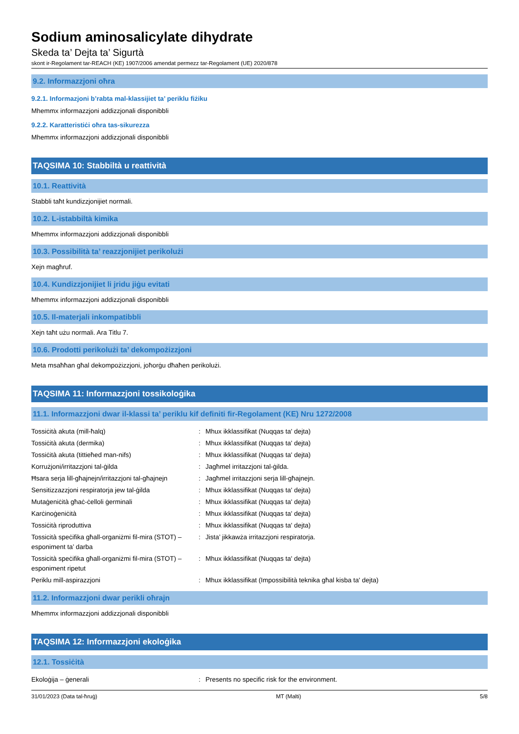Sodium aminosalicylate dihydrate
Skeda ta’ Dejta ta’ Sigurtà
skont ir-Regolament tar-REACH (KE) 1907/2006 amendat permezz tar-Regolament (UE) 2020/878
9.2. Informazzjoni oħra
9.2.1. Informazjoni b’rabta mal-klassijiet ta’ periklu fiżiku
Mhemmx informazzjoni addizzjonali disponibbli
9.2.2. Karatteristiċi oħra tas-sikurezza
Mhemmx informazzjoni addizzjonali disponibbli
TAQSIMA 10: Stabbiltà u reattività
10.1. Reattività
Stabbli taħt kundizzjonijiet normali.
10.2. L-istabbiltà kimika
Mhemmx informazzjoni addizzjonali disponibbli
10.3. Possibilità ta’ reazzjonijiet perikolużi
Xejn magħruf.
10.4. Kundizzjonijiet li jridu jiġu evitati
Mhemmx informazzjoni addizzjonali disponibbli
10.5. Il-materjali inkompatibbli
Xejn taħt użu normali. Ara Titlu 7.
10.6. Prodotti perikolużi ta’ dekompożizzjoni
Meta msaħħan għal dekompożizzjoni, joħorġu dħaħen perikolużi.
TAQSIMA 11: Informazzjoni tossikoloġika
11.1. Informazzjoni dwar il-klassi ta’ periklu kif definiti fir-Regolament (KE) Nru 1272/2008
| Tossiċità akuta (mill-ħalq) | : | Mhux ikklassifikat (Nuqqas ta' dejta) |
| Tossiċità akuta (dermika) | : | Mhux ikklassifikat (Nuqqas ta' dejta) |
| Tossiċità akuta (tittieħed man-nifs) | : | Mhux ikklassifikat (Nuqqas ta' dejta) |
| Korrużjoni/irritazzjoni tal-ġilda | : | Jagħmel irritazzjoni tal-ġilda. |
| Ħsara serja lill-għajnejn/irritazzjoni tal-għajnejn | : | Jagħmel irritazzjoni serja lill-għajnejn. |
| Sensitizzazzjoni respiratorja jew tal-ġilda | : | Mhux ikklassifikat (Nuqqas ta' dejta) |
| Mutaġeniċità għaċ-ċelloli ġerminali | : | Mhux ikklassifikat (Nuqqas ta' dejta) |
| Karċinoġeniċità | : | Mhux ikklassifikat (Nuqqas ta' dejta) |
| Tossiċità riproduttiva | : | Mhux ikklassifikat (Nuqqas ta' dejta) |
| Tossicità speċifika għall-organiżmi fil-mira (STOT) – esponiment ta’ darba | : | Jista’ jikkawża irritazzjoni respiratorja. |
| Tossicità speċifika għall-organiżmi fil-mira (STOT) – esponiment ripetut | : | Mhux ikklassifikat (Nuqqas ta' dejta) |
| Periklu mill-aspirazzjoni | : | Mhux ikklassifikat (Impossibilità teknika għal kisba ta' dejta) |
11.2. Informazzjoni dwar perikli oħrajn
Mhemmx informazzjoni addizzjonali disponibbli
TAQSIMA 12: Informazzjoni ekoloġika
12.1. Tossiċità
| Ekoloġija – ġenerali | : | Presents no specific risk for the environment. |
31/01/2023 (Data tal-ħruġ) MT (Malti) 5/8